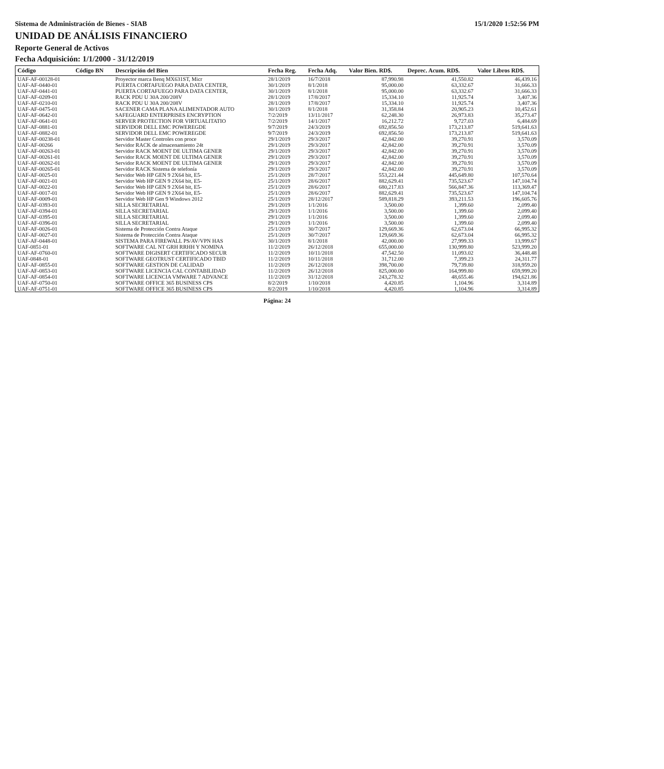Sistema de Administración de Bienes - SIAB 15/1/2020 1:52:56 PM
UNIDAD DE ANÁLISIS FINANCIERO
Reporte General de Activos
Fecha Adquisición: 1/1/2000 - 31/12/2019
| Código | Código BN | Descripción del Bien | Fecha Reg. | Fecha Adq. | Valor Bien. RD$. | Deprec. Acum. RD$. | Valor Libros RD$. |
| --- | --- | --- | --- | --- | --- | --- | --- |
| UAF-AF-00128-01 | | Proyector marca Benq MX631ST, Micr | 28/1/2019 | 16/7/2018 | 87,990.98 | 41,550.82 | 46,439.16 |
| UAF-AF-0440-01 | | PUERTA CORTAFUEGO PARA DATA CENTER, | 30/1/2019 | 8/1/2018 | 95,000.00 | 63,332.67 | 31,666.33 |
| UAF-AF-0441-01 | | PUERTA CORTAFUEGO PARA DATA CENTER, | 30/1/2019 | 8/1/2018 | 95,000.00 | 63,332.67 | 31,666.33 |
| UAF-AF-0209-01 | | RACK PDU U 30A 200/208V | 28/1/2019 | 17/8/2017 | 15,334.10 | 11,925.74 | 3,407.36 |
| UAF-AF-0210-01 | | RACK PDU U 30A 200/208V | 28/1/2019 | 17/8/2017 | 15,334.10 | 11,925.74 | 3,407.36 |
| UAF-AF-0475-01 | | SACENER CAMA PLANA ALIMENTADOR AUTO | 30/1/2019 | 8/1/2018 | 31,358.84 | 20,905.23 | 10,452.61 |
| UAF-AF-0642-01 | | SAFEGUARD ENTERPRISES ENCRYPTION | 7/2/2019 | 13/11/2017 | 62,248.30 | 26,973.83 | 35,273.47 |
| UAF-AF-0641-01 | | SERVER PROTECTION FOR VIRTUALITATIO | 7/2/2019 | 14/1/2017 | 16,212.72 | 9,727.03 | 6,484.69 |
| UAF-AF-0881-01 | | SERVIDOR DELL EMC POWEREGDE | 9/7/2019 | 24/3/2019 | 692,856.50 | 173,213.87 | 519,641.63 |
| UAF-AF-0882-01 | | SERVIDOR DELL EMC POWEREGDE | 9/7/2019 | 24/3/2019 | 692,856.50 | 173,213.87 | 519,641.63 |
| UAF-AF-00238-01 | | Servidor Master Controles con proce | 29/1/2019 | 29/3/2017 | 42,842.00 | 39,270.91 | 3,570.09 |
| UAF-AF-00266 | | Servidor RACK de almacenamiento 24t | 29/1/2019 | 29/3/2017 | 42,842.00 | 39,270.91 | 3,570.09 |
| UAF-AF-00263-01 | | Servidor RACK MOENT DE ULTIMA GENER | 29/1/2019 | 29/3/2017 | 42,842.00 | 39,270.91 | 3,570.09 |
| UAF-AF-00261-01 | | Servidor RACK MOENT DE ULTIMA GENER | 29/1/2019 | 29/3/2017 | 42,842.00 | 39,270.91 | 3,570.09 |
| UAF-AF-00262-01 | | Servidor RACK MOENT DE ULTIMA GENER | 29/1/2019 | 29/3/2017 | 42,842.00 | 39,270.91 | 3,570.09 |
| UAF-AF-00265-01 | | Servidor RACK Sistema de telefonía | 29/1/2019 | 29/3/2017 | 42,842.00 | 39,270.91 | 3,570.09 |
| UAF-AF-0025-01 | | Servidor Web HP GEN 9 2X64 bit, E5- | 25/1/2019 | 28/7/2017 | 553,221.44 | 445,649.80 | 107,570.64 |
| UAF-AF-0021-01 | | Servidor Web HP GEN 9 2X64 bit, E5- | 25/1/2019 | 28/6/2017 | 882,629.41 | 735,523.67 | 147,104.74 |
| UAF-AF-0022-01 | | Servidor Web HP GEN 9 2X64 bit, E5- | 25/1/2019 | 28/6/2017 | 680,217.83 | 566,847.36 | 113,369.47 |
| UAF-AF-0017-01 | | Servidor Web HP GEN 9 2X64 bit, E5- | 25/1/2019 | 28/6/2017 | 882,629.41 | 735,523.67 | 147,104.74 |
| UAF-AF-0009-01 | | Servidor Web HP Gen 9 Windows 2012 | 25/1/2019 | 28/12/2017 | 589,818.29 | 393,211.53 | 196,605.76 |
| UAF-AF-0393-01 | | SILLA SECRETARIAL | 29/1/2019 | 1/1/2016 | 3,500.00 | 1,399.60 | 2,099.40 |
| UAF-AF-0394-01 | | SILLA SECRETARIAL | 29/1/2019 | 1/1/2016 | 3,500.00 | 1,399.60 | 2,099.40 |
| UAF-AF-0395-01 | | SILLA SECRETARIAL | 29/1/2019 | 1/1/2016 | 3,500.00 | 1,399.60 | 2,099.40 |
| UAF-AF-0396-01 | | SILLA SECRETARIAL | 29/1/2019 | 1/1/2016 | 3,500.00 | 1,399.60 | 2,099.40 |
| UAF-AF-0026-01 | | Sistema de Protección Contra Ataque | 25/1/2019 | 30/7/2017 | 129,669.36 | 62,673.04 | 66,995.32 |
| UAF-AF-0027-01 | | Sistema de Protección Contra Ataque | 25/1/2019 | 30/7/2017 | 129,669.36 | 62,673.04 | 66,995.32 |
| UAF-AF-0448-01 | | SISTEMA PARA FIREWALL PS/AV/VPN HAS | 30/1/2019 | 8/1/2018 | 42,000.00 | 27,999.33 | 13,999.67 |
| UAF-0851-01 | | SOFTWARE CAL NT GRH RRHH Y NOMINA | 11/2/2019 | 26/12/2018 | 655,000.00 | 130,999.80 | 523,999.20 |
| UAF-AF-0760-01 | | SOFTWARE DIGISERT CERTIFICADO SECUR | 11/2/2019 | 10/11/2018 | 47,542.50 | 11,093.02 | 36,448.48 |
| UAF-0848-01 | | SOFTWARE GEOTRUST CERTIFICADO TBID | 11/2/2019 | 10/11/2018 | 31,712.00 | 7,399.23 | 24,311.77 |
| UAF-AF-0855-01 | | SOFTWARE GESTION DE CALIDAD | 11/2/2019 | 26/12/2018 | 398,700.00 | 79,739.80 | 318,959.20 |
| UAF-AF-0853-01 | | SOFTWARE LICENCIA CAL CONTABILIDAD | 11/2/2019 | 26/12/2018 | 825,000.00 | 164,999.80 | 659,999.20 |
| UAF-AF-0854-01 | | SOFTWARE LICENCIA VMWARE 7 ADVANCE | 11/2/2019 | 31/12/2018 | 243,278.32 | 48,655.46 | 194,621.86 |
| UAF-AF-0750-01 | | SOFTWARE OFFICE 365 BUSINESS CPS | 8/2/2019 | 1/10/2018 | 4,420.85 | 1,104.96 | 3,314.89 |
| UAF-AF-0751-01 | | SOFTWARE OFFICE 365 BUSINESS CPS | 8/2/2019 | 1/10/2018 | 4,420.85 | 1,104.96 | 3,314.89 |
Página: 24